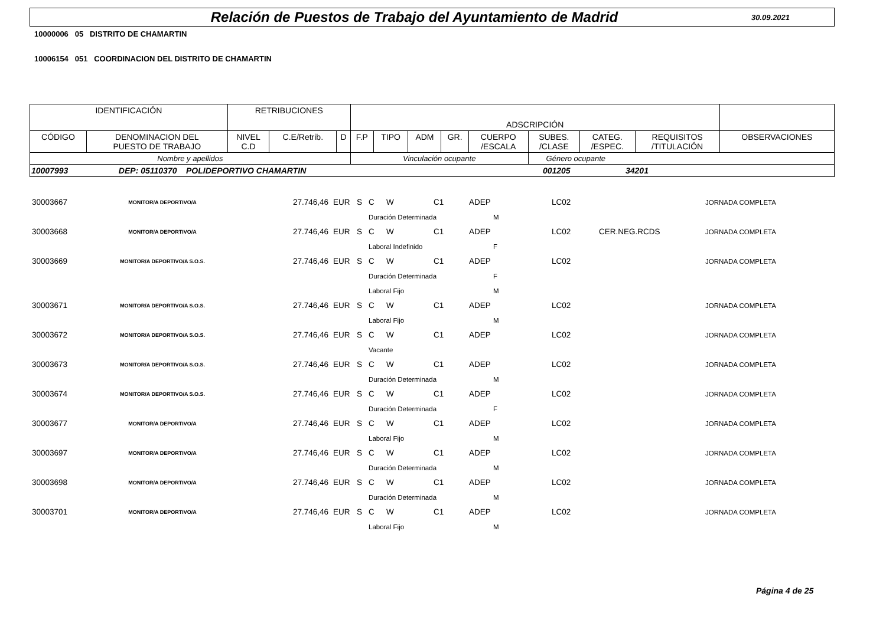Relación de Puestos de Trabajo del Ayuntamiento de Madrid
30.09.2021
10000006 05 DISTRITO DE CHAMARTIN
10006154 051 COORDINACION DEL DISTRITO DE CHAMARTIN
| IDENTIFICACIÓN | | RETRIBUCIONES | | | ADSCRIPCIÓN | | | | | | | | |
| CÓDIGO | DENOMINACION DEL PUESTO DE TRABAJO | NIVEL C.D | C.E/Retrib. | D | F.P | TIPO | ADM | GR. | CUERPO /ESCALA | SUBES. /CLASE | CATEG. /ESPEC. | REQUISITOS /TITULACIÓN | OBSERVACIONES |
| Nombre y apellidos | | | | | Vinculación ocupante | | | | | Género ocupante | | | |
| 10007993 DEP: 05110370 POLIDEPORTIVO CHAMARTIN 001205 34201 | | | | | | | | | | | | | |
| 30003667 | MONITOR/A DEPORTIVO/A | 27.746,46 | EUR | S | C | W | C1 | ADEP | LC02 | | JORNADA COMPLETA |
| | | | | | Duración Determinada | | | M | | | |
| 30003668 | MONITOR/A DEPORTIVO/A | 27.746,46 | EUR | S | C | W | C1 | ADEP | LC02 | CER.NEG.RCDS | JORNADA COMPLETA |
| | | | | | Laboral Indefinido | | | F | | | |
| 30003669 | MONITOR/A DEPORTIVO/A S.O.S. | 27.746,46 | EUR | S | C | W | C1 | ADEP | LC02 | | JORNADA COMPLETA |
| | | | | | Duración Determinada | | | F | | | |
| | | | | | Laboral Fijo | | | M | | | |
| 30003671 | MONITOR/A DEPORTIVO/A S.O.S. | 27.746,46 | EUR | S | C | W | C1 | ADEP | LC02 | | JORNADA COMPLETA |
| | | | | | Laboral Fijo | | | M | | | |
| 30003672 | MONITOR/A DEPORTIVO/A S.O.S. | 27.746,46 | EUR | S | C | W | C1 | ADEP | LC02 | | JORNADA COMPLETA |
| | | | | | Vacante | | | | | | |
| 30003673 | MONITOR/A DEPORTIVO/A S.O.S. | 27.746,46 | EUR | S | C | W | C1 | ADEP | LC02 | | JORNADA COMPLETA |
| | | | | | Duración Determinada | | | M | | | |
| 30003674 | MONITOR/A DEPORTIVO/A S.O.S. | 27.746,46 | EUR | S | C | W | C1 | ADEP | LC02 | | JORNADA COMPLETA |
| | | | | | Duración Determinada | | | F | | | |
| 30003677 | MONITOR/A DEPORTIVO/A | 27.746,46 | EUR | S | C | W | C1 | ADEP | LC02 | | JORNADA COMPLETA |
| | | | | | Laboral Fijo | | | M | | | |
| 30003697 | MONITOR/A DEPORTIVO/A | 27.746,46 | EUR | S | C | W | C1 | ADEP | LC02 | | JORNADA COMPLETA |
| | | | | | Duración Determinada | | | M | | | |
| 30003698 | MONITOR/A DEPORTIVO/A | 27.746,46 | EUR | S | C | W | C1 | ADEP | LC02 | | JORNADA COMPLETA |
| | | | | | Duración Determinada | | | M | | | |
| 30003701 | MONITOR/A DEPORTIVO/A | 27.746,46 | EUR | S | C | W | C1 | ADEP | LC02 | | JORNADA COMPLETA |
| | | | | | Laboral Fijo | | | M | | | |
Página 4 de 25